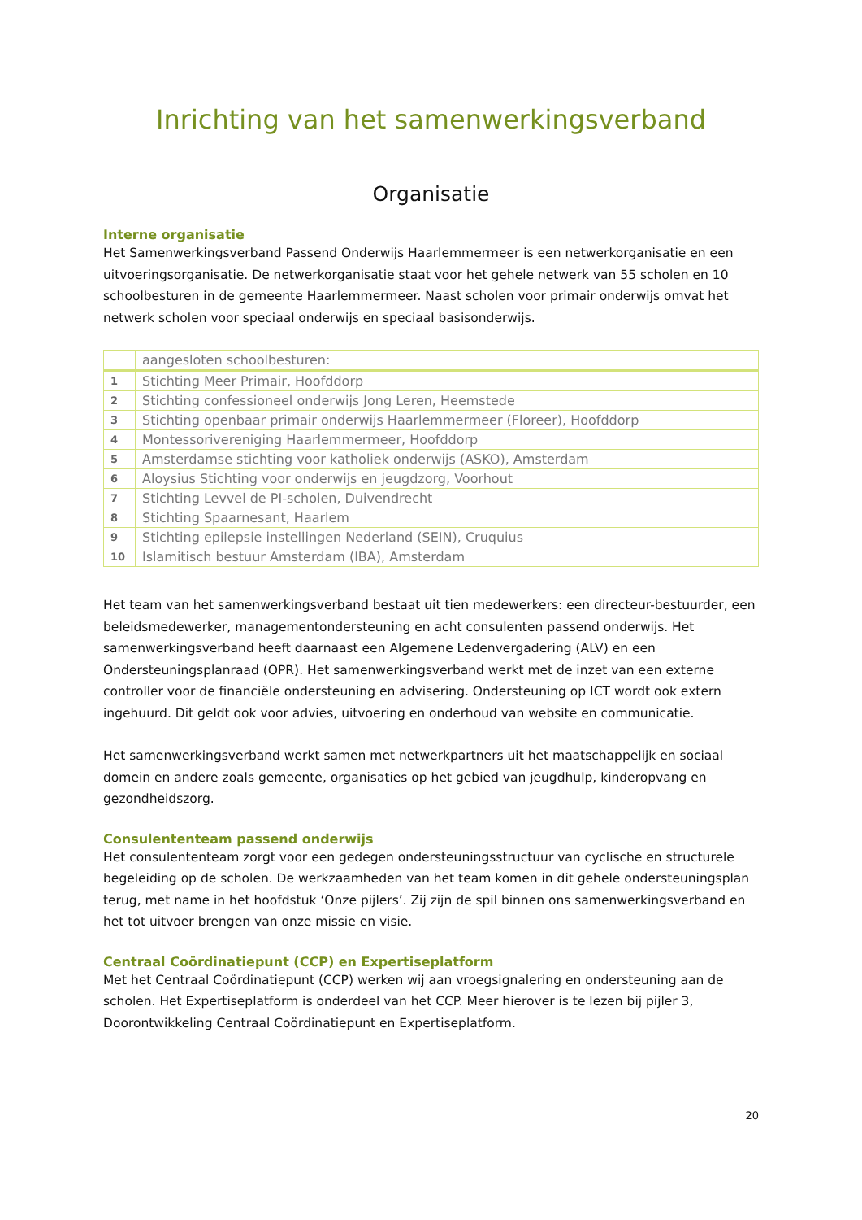Inrichting van het samenwerkingsverband
Organisatie
Interne organisatie
Het Samenwerkingsverband Passend Onderwijs Haarlemmermeer is een netwerkorganisatie en een uitvoeringsorganisatie. De netwerkorganisatie staat voor het gehele netwerk van 55 scholen en 10 schoolbesturen in de gemeente Haarlemmermeer. Naast scholen voor primair onderwijs omvat het netwerk scholen voor speciaal onderwijs en speciaal basisonderwijs.
| | aangesloten schoolbesturen: |
| --- | --- |
| 1 | Stichting Meer Primair, Hoofddorp |
| 2 | Stichting confessioneel onderwijs Jong Leren, Heemstede |
| 3 | Stichting openbaar primair onderwijs Haarlemmermeer (Floreer), Hoofddorp |
| 4 | Montessorivereniging Haarlemmermeer, Hoofddorp |
| 5 | Amsterdamse stichting voor katholiek onderwijs (ASKO), Amsterdam |
| 6 | Aloysius Stichting voor onderwijs en jeugdzorg, Voorhout |
| 7 | Stichting Levvel de PI-scholen, Duivendrecht |
| 8 | Stichting Spaarnesant, Haarlem |
| 9 | Stichting epilepsie instellingen Nederland (SEIN), Cruquius |
| 10 | Islamitisch bestuur Amsterdam (IBA), Amsterdam |
Het team van het samenwerkingsverband bestaat uit tien medewerkers: een directeur-bestuurder, een beleidsmedewerker, managementondersteuning en acht consulenten passend onderwijs. Het samenwerkingsverband heeft daarnaast een Algemene Ledenvergadering (ALV) en een Ondersteuningsplanraad (OPR). Het samenwerkingsverband werkt met de inzet van een externe controller voor de financiële ondersteuning en advisering. Ondersteuning op ICT wordt ook extern ingehuurd. Dit geldt ook voor advies, uitvoering en onderhoud van website en communicatie.
Het samenwerkingsverband werkt samen met netwerkpartners uit het maatschappelijk en sociaal domein en andere zoals gemeente, organisaties op het gebied van jeugdhulp, kinderopvang en gezondheidszorg.
Consulententeam passend onderwijs
Het consulententeam zorgt voor een gedegen ondersteuningsstructuur van cyclische en structurele begeleiding op de scholen. De werkzaamheden van het team komen in dit gehele ondersteuningsplan terug, met name in het hoofdstuk ‘Onze pijlers’. Zij zijn de spil binnen ons samenwerkingsverband en het tot uitvoer brengen van onze missie en visie.
Centraal Coördinatiepunt (CCP) en Expertiseplatform
Met het Centraal Coördinatiepunt (CCP) werken wij aan vroegsignalering en ondersteuning aan de scholen. Het Expertiseplatform is onderdeel van het CCP. Meer hierover is te lezen bij pijler 3, Doorontwikkeling Centraal Coördinatiepunt en Expertiseplatform.
20